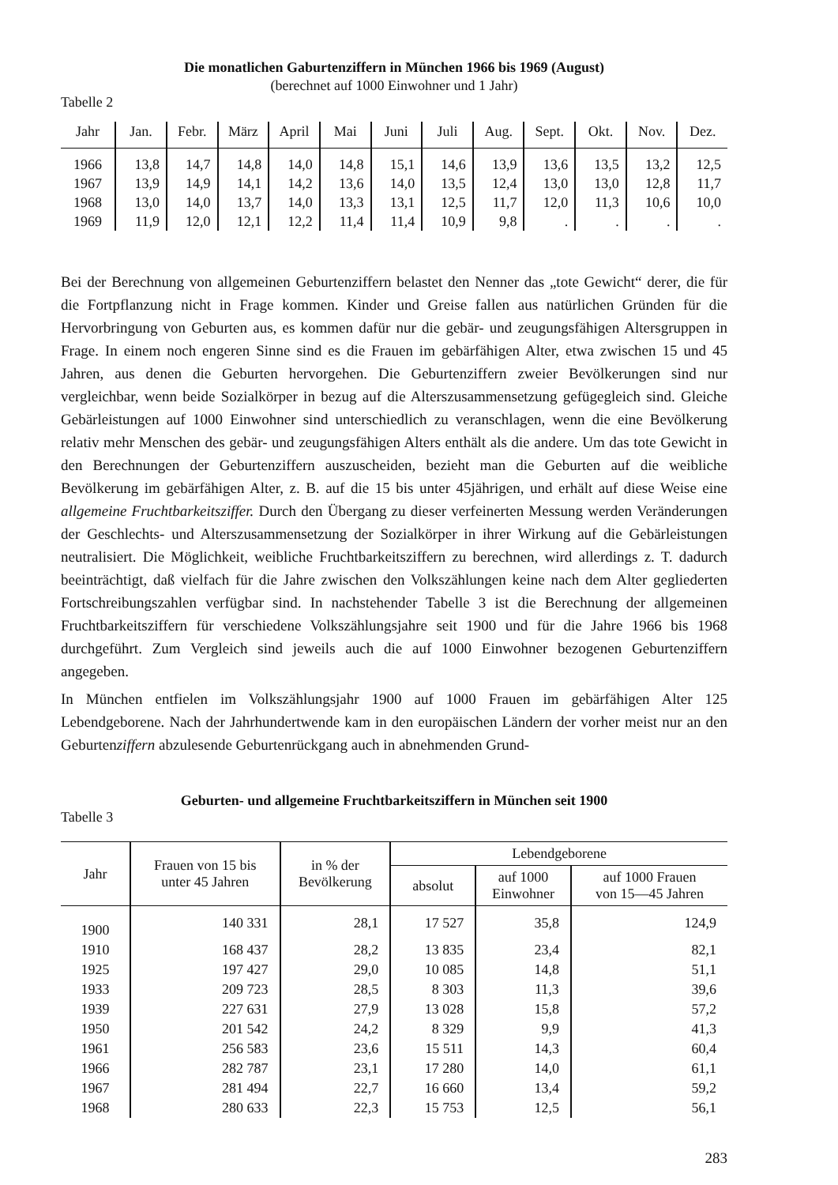Die monatlichen Gaburtenziffern in München 1966 bis 1969 (August)
(berechnet auf 1000 Einwohner und 1 Jahr)
Tabelle 2
| Jahr | Jan. | Febr. | März | April | Mai | Juni | Juli | Aug. | Sept. | Okt. | Nov. | Dez. |
| --- | --- | --- | --- | --- | --- | --- | --- | --- | --- | --- | --- | --- |
| 1966 | 13,8 | 14,7 | 14,8 | 14,0 | 14,8 | 15,1 | 14,6 | 13,9 | 13,6 | 13,5 | 13,2 | 12,5 |
| 1967 | 13,9 | 14,9 | 14,1 | 14,2 | 13,6 | 14,0 | 13,5 | 12,4 | 13,0 | 13,0 | 12,8 | 11,7 |
| 1968 | 13,0 | 14,0 | 13,7 | 14,0 | 13,3 | 13,1 | 12,5 | 11,7 | 12,0 | 11,3 | 10,6 | 10,0 |
| 1969 | 11,9 | 12,0 | 12,1 | 12,2 | 11,4 | 11,4 | 10,9 | 9,8 | . | . | . | . |
Bei der Berechnung von allgemeinen Geburtenziffern belastet den Nenner das „tote Gewicht“ derer, die für die Fortpflanzung nicht in Frage kommen. Kinder und Greise fallen aus natürlichen Gründen für die Hervorbringung von Geburten aus, es kommen dafür nur die gebär- und zeugungsfähigen Altersgruppen in Frage. In einem noch engeren Sinne sind es die Frauen im gebärfähigen Alter, etwa zwischen 15 und 45 Jahren, aus denen die Geburten hervorgehen. Die Geburtenziffern zweier Bevölkerungen sind nur vergleichbar, wenn beide Sozialkörper in bezug auf die Alterszusammensetzung gefügegleich sind. Gleiche Gebärleistungen auf 1000 Einwohner sind unterschiedlich zu veranschlagen, wenn die eine Bevölkerung relativ mehr Menschen des gebär- und zeugungsfähigen Alters enthält als die andere. Um das tote Gewicht in den Berechnungen der Geburtenziffern auszuscheiden, bezieht man die Geburten auf die weibliche Bevölkerung im gebärfähigen Alter, z. B. auf die 15 bis unter 45jährigen, und erhält auf diese Weise eine allgemeine Fruchtbarkeitsziffer. Durch den Übergang zu dieser verfeinerten Messung werden Veränderungen der Geschlechts- und Alterszusammensetzung der Sozialkörper in ihrer Wirkung auf die Gebärleistungen neutralisiert. Die Möglichkeit, weibliche Fruchtbarkeitsziffern zu berechnen, wird allerdings z. T. dadurch beeinträchtigt, daß vielfach für die Jahre zwischen den Volkszählungen keine nach dem Alter gegliederten Fortschreibungszahlen verfügbar sind. In nachstehender Tabelle 3 ist die Berechnung der allgemeinen Fruchtbarkeitsziffern für verschiedene Volkszählungsjahre seit 1900 und für die Jahre 1966 bis 1968 durchgeführt. Zum Vergleich sind jeweils auch die auf 1000 Einwohner bezogenen Geburtenziffern angegeben.
In München entfielen im Volkszählungsjahr 1900 auf 1000 Frauen im gebärfähigen Alter 125 Lebendgeborene. Nach der Jahrhundertwende kam in den europäischen Ländern der vorher meist nur an den Geburtenziffern abzulesende Geburtenrückgang auch in abnehmenden Grund-
Geburten- und allgemeine Fruchtbarkeitsziffern in München seit 1900
Tabelle 3
| Jahr | Frauen von 15 bis unter 45 Jahren | in % der Bevölkerung | Lebendgeborene | | |
| --- | --- | --- | --- | --- | --- |
| | | | absolut | auf 1000 Einwohner | auf 1000 Frauen von 15—45 Jahren |
| 1900 | 140 331 | 28,1 | 17 527 | 35,8 | 124,9 |
| 1910 | 168 437 | 28,2 | 13 835 | 23,4 | 82,1 |
| 1925 | 197 427 | 29,0 | 10 085 | 14,8 | 51,1 |
| 1933 | 209 723 | 28,5 | 8 303 | 11,3 | 39,6 |
| 1939 | 227 631 | 27,9 | 13 028 | 15,8 | 57,2 |
| 1950 | 201 542 | 24,2 | 8 329 | 9,9 | 41,3 |
| 1961 | 256 583 | 23,6 | 15 511 | 14,3 | 60,4 |
| 1966 | 282 787 | 23,1 | 17 280 | 14,0 | 61,1 |
| 1967 | 281 494 | 22,7 | 16 660 | 13,4 | 59,2 |
| 1968 | 280 633 | 22,3 | 15 753 | 12,5 | 56,1 |
283